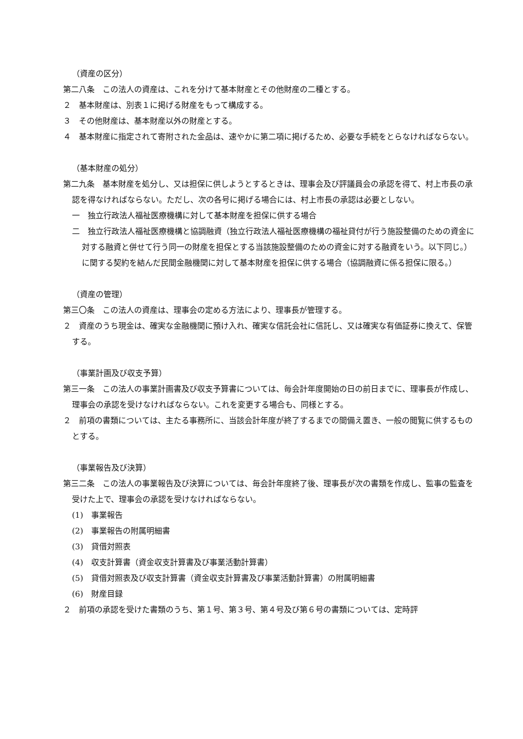（資産の区分）
第二八条　この法人の資産は、これを分けて基本財産とその他財産の二種とする。
２　基本財産は、別表１に掲げる財産をもって構成する。
３　その他財産は、基本財産以外の財産とする。
４　基本財産に指定されて寄附された金品は、速やかに第二項に掲げるため、必要な手続をとらなければならない。
（基本財産の処分）
第二九条　基本財産を処分し、又は担保に供しようとするときは、理事会及び評議員会の承認を得て、村上市長の承認を得なければならない。ただし、次の各号に掲げる場合には、村上市長の承認は必要としない。
一　独立行政法人福祉医療機構に対して基本財産を担保に供する場合
二　独立行政法人福祉医療機構と協調融資（独立行政法人福祉医療機構の福祉貸付が行う施設整備のための資金に対する融資と併せて行う同一の財産を担保とする当該施設整備のための資金に対する融資をいう。以下同じ。）に関する契約を結んだ民間金融機関に対して基本財産を担保に供する場合（協調融資に係る担保に限る。）
（資産の管理）
第三〇条　この法人の資産は、理事会の定める方法により、理事長が管理する。
２　資産のうち現金は、確実な金融機関に預け入れ、確実な信託会社に信託し、又は確実な有価証券に換えて、保管する。
（事業計画及び収支予算）
第三一条　この法人の事業計画書及び収支予算書については、毎会計年度開始の日の前日までに、理事長が作成し、理事会の承認を受けなければならない。これを変更する場合も、同様とする。
２　前項の書類については、主たる事務所に、当該会計年度が終了するまでの間備え置き、一般の閲覧に供するものとする。
（事業報告及び決算）
第三二条　この法人の事業報告及び決算については、毎会計年度終了後、理事長が次の書類を作成し、監事の監査を受けた上で、理事会の承認を受けなければならない。
(1)　事業報告
(2)　事業報告の附属明細書
(3)　貸借対照表
(4)　収支計算書（資金収支計算書及び事業活動計算書）
(5)　貸借対照表及び収支計算書（資金収支計算書及び事業活動計算書）の附属明細書
(6)　財産目録
２　前項の承認を受けた書類のうち、第１号、第３号、第４号及び第６号の書類については、定時評